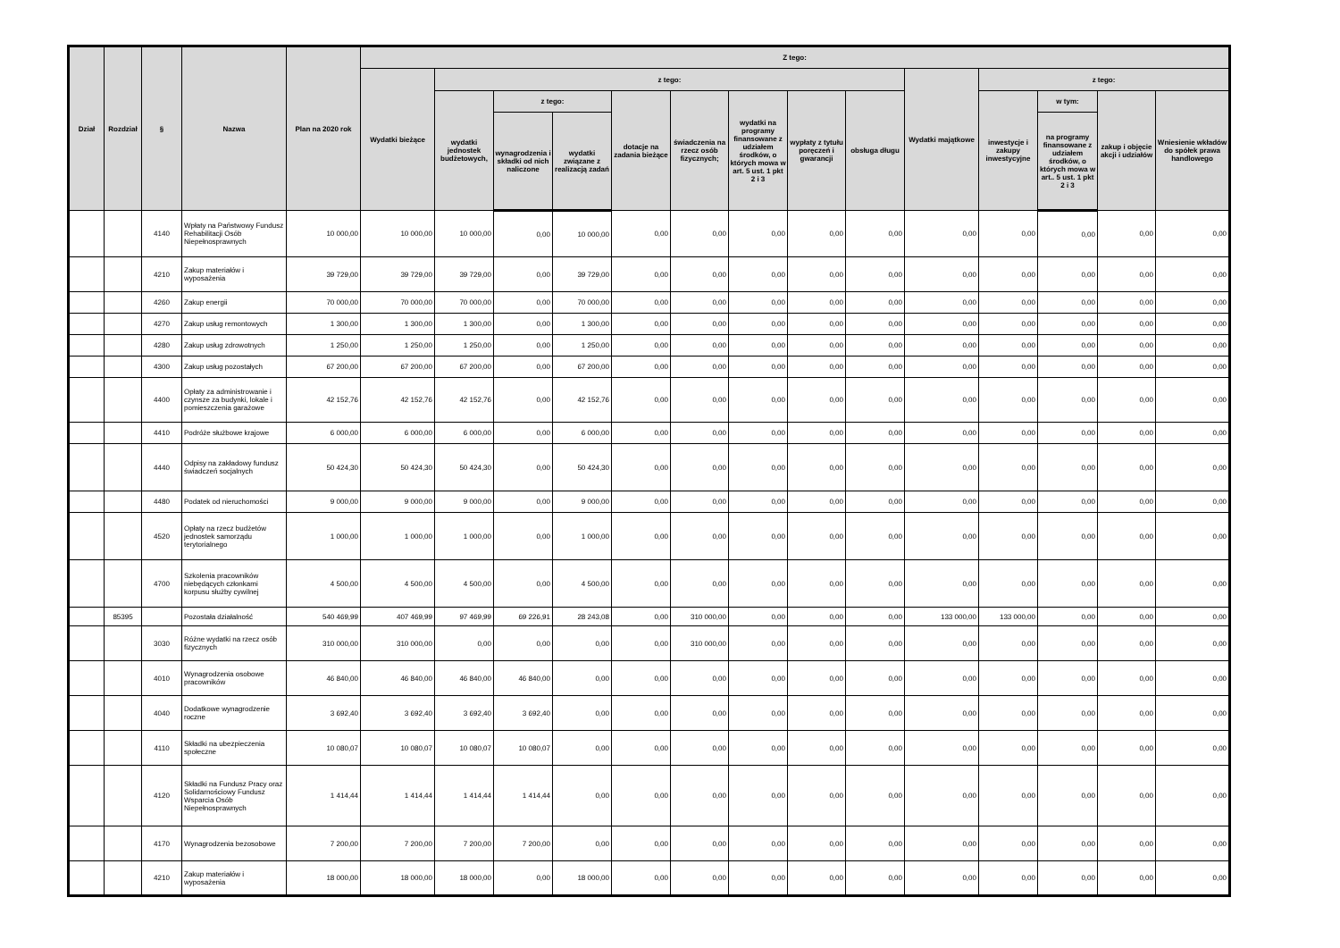| Dział | Rozdział | § | Nazwa | Plan na 2020 rok | Z tego: | | | | | | | | | | | | | |
| --- | --- | --- | --- | --- | --- | --- | --- | --- | --- | --- | --- | --- | --- | --- | --- | --- | --- | --- |
| | | | | | Wydatki bieżące | z tego: | | | | | | | | Wydatki majątkowe | z tego: | | | |
| | | | | | | wydatki jednostek budżetowych, | z tego: | | dotacje na zadania bieżące | świadczenia na rzecz osób fizycznych; | wydatki na programy finansowane z udziałem środków, o których mowa w art. 5 ust. 1 pkt 2 i 3 | wypłaty z tytułu poręczeń i gwarancji | obsługa długu | | inwestycje i zakupy inwestycyjne | w tym: | zakup i objęcie akcji i udziałów | Wniesienie wkładów do spółek prawa handlowego |
| | | | | | | | wynagrodzenia i składki od nich naliczone | wydatki związane z realizacją zadań | | | | | | | | na programy finansowane z udziałem środków, o których mowa w art.. 5 ust. 1 pkt 2 i 3 | | |
| | | 4140 | Wpłaty na Państwowy Fundusz Rehabilitacji Osób Niepełnosprawnych | 10 000,00 | 10 000,00 | 10 000,00 | 0,00 | 10 000,00 | 0,00 | 0,00 | 0,00 | 0,00 | 0,00 | 0,00 | 0,00 | 0,00 | 0,00 | 0,00 |
| | | 4210 | Zakup materiałów i wyposażenia | 39 729,00 | 39 729,00 | 39 729,00 | 0,00 | 39 729,00 | 0,00 | 0,00 | 0,00 | 0,00 | 0,00 | 0,00 | 0,00 | 0,00 | 0,00 | 0,00 |
| | | 4260 | Zakup energii | 70 000,00 | 70 000,00 | 70 000,00 | 0,00 | 70 000,00 | 0,00 | 0,00 | 0,00 | 0,00 | 0,00 | 0,00 | 0,00 | 0,00 | 0,00 | 0,00 |
| | | 4270 | Zakup usług remontowych | 1 300,00 | 1 300,00 | 1 300,00 | 0,00 | 1 300,00 | 0,00 | 0,00 | 0,00 | 0,00 | 0,00 | 0,00 | 0,00 | 0,00 | 0,00 | 0,00 |
| | | 4280 | Zakup usług zdrowotnych | 1 250,00 | 1 250,00 | 1 250,00 | 0,00 | 1 250,00 | 0,00 | 0,00 | 0,00 | 0,00 | 0,00 | 0,00 | 0,00 | 0,00 | 0,00 | 0,00 |
| | | 4300 | Zakup usług pozostałych | 67 200,00 | 67 200,00 | 67 200,00 | 0,00 | 67 200,00 | 0,00 | 0,00 | 0,00 | 0,00 | 0,00 | 0,00 | 0,00 | 0,00 | 0,00 | 0,00 |
| | | 4400 | Opłaty za administrowanie i czynsze za budynki, lokale i pomieszczenia garażowe | 42 152,76 | 42 152,76 | 42 152,76 | 0,00 | 42 152,76 | 0,00 | 0,00 | 0,00 | 0,00 | 0,00 | 0,00 | 0,00 | 0,00 | 0,00 | 0,00 |
| | | 4410 | Podróże służbowe krajowe | 6 000,00 | 6 000,00 | 6 000,00 | 0,00 | 6 000,00 | 0,00 | 0,00 | 0,00 | 0,00 | 0,00 | 0,00 | 0,00 | 0,00 | 0,00 | 0,00 |
| | | 4440 | Odpisy na zakładowy fundusz świadczeń socjalnych | 50 424,30 | 50 424,30 | 50 424,30 | 0,00 | 50 424,30 | 0,00 | 0,00 | 0,00 | 0,00 | 0,00 | 0,00 | 0,00 | 0,00 | 0,00 | 0,00 |
| | | 4480 | Podatek od nieruchomości | 9 000,00 | 9 000,00 | 9 000,00 | 0,00 | 9 000,00 | 0,00 | 0,00 | 0,00 | 0,00 | 0,00 | 0,00 | 0,00 | 0,00 | 0,00 | 0,00 |
| | | 4520 | Opłaty na rzecz budżetów jednostek samorządu terytorialnego | 1 000,00 | 1 000,00 | 1 000,00 | 0,00 | 1 000,00 | 0,00 | 0,00 | 0,00 | 0,00 | 0,00 | 0,00 | 0,00 | 0,00 | 0,00 | 0,00 |
| | | 4700 | Szkolenia pracowników niebędących członkami korpusu służby cywilnej | 4 500,00 | 4 500,00 | 4 500,00 | 0,00 | 4 500,00 | 0,00 | 0,00 | 0,00 | 0,00 | 0,00 | 0,00 | 0,00 | 0,00 | 0,00 | 0,00 |
| | 85395 | | Pozostała działalność | 540 469,99 | 407 469,99 | 97 469,99 | 69 226,91 | 28 243,08 | 0,00 | 310 000,00 | 0,00 | 0,00 | 0,00 | 133 000,00 | 133 000,00 | 0,00 | 0,00 | 0,00 |
| | | 3030 | Różne wydatki na rzecz osób fizycznych | 310 000,00 | 310 000,00 | 0,00 | 0,00 | 0,00 | 0,00 | 310 000,00 | 0,00 | 0,00 | 0,00 | 0,00 | 0,00 | 0,00 | 0,00 | 0,00 |
| | | 4010 | Wynagrodzenia osobowe pracowników | 46 840,00 | 46 840,00 | 46 840,00 | 46 840,00 | 0,00 | 0,00 | 0,00 | 0,00 | 0,00 | 0,00 | 0,00 | 0,00 | 0,00 | 0,00 | 0,00 |
| | | 4040 | Dodatkowe wynagrodzenie roczne | 3 692,40 | 3 692,40 | 3 692,40 | 3 692,40 | 0,00 | 0,00 | 0,00 | 0,00 | 0,00 | 0,00 | 0,00 | 0,00 | 0,00 | 0,00 | 0,00 |
| | | 4110 | Składki na ubezpieczenia społeczne | 10 080,07 | 10 080,07 | 10 080,07 | 10 080,07 | 0,00 | 0,00 | 0,00 | 0,00 | 0,00 | 0,00 | 0,00 | 0,00 | 0,00 | 0,00 | 0,00 |
| | | 4120 | Składki na Fundusz Pracy oraz Solidarnościowy Fundusz Wsparcia Osób Niepełnosprawnych | 1 414,44 | 1 414,44 | 1 414,44 | 1 414,44 | 0,00 | 0,00 | 0,00 | 0,00 | 0,00 | 0,00 | 0,00 | 0,00 | 0,00 | 0,00 | 0,00 |
| | | 4170 | Wynagrodzenia bezosobowe | 7 200,00 | 7 200,00 | 7 200,00 | 7 200,00 | 0,00 | 0,00 | 0,00 | 0,00 | 0,00 | 0,00 | 0,00 | 0,00 | 0,00 | 0,00 | 0,00 |
| | | 4210 | Zakup materiałów i wyposażenia | 18 000,00 | 18 000,00 | 18 000,00 | 0,00 | 18 000,00 | 0,00 | 0,00 | 0,00 | 0,00 | 0,00 | 0,00 | 0,00 | 0,00 | 0,00 | 0,00 |